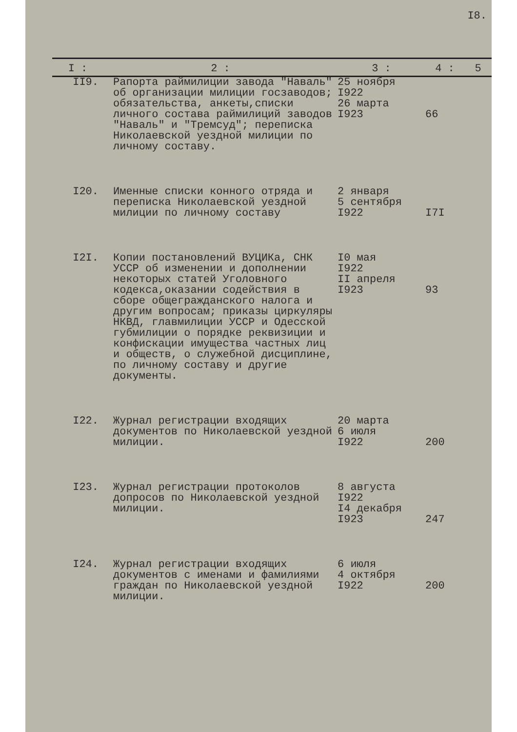I8.
| I : | 2 : | 3 : | 4 : | 5 |
| --- | --- | --- | --- | --- |
| II9. | Рапорта раймилиции завода "Наваль" об организации милиции госзаводов; обязательства, анкеты,списки личного состава раймилиций заводов "Наваль" и "Тремсуд"; переписка Николаевской уездной милиции по личному составу. | 25 ноября I922 26 марта I923 | 66 | |
| I20. | Именные списки конного отряда и переписка Николаевской уездной милиции по личному составу | 2 января 5 сентября I922 | I7I | |
| I2I. | Копии постановлений ВУЦИКа, СНК УССР об изменении и дополнении некоторых статей Уголовного кодекса,оказании содействия в сборе общегражданского налога и другим вопросам; приказы циркуляры НКВД, главмилиции УССР и Одесской губмилиции о порядке реквизиции и конфискации имущества частных лиц и обществ, о служебной дисциплине, по личному составу и другие документы. | I0 мая I922 II апреля I923 | 93 | |
| I22. | Журнал регистрации входящих документов по Николаевской уездной милиции. | 20 марта 6 июля I922 | 200 | |
| I23. | Журнал регистрации протоколов допросов по Николаевской уездной милиции. | 8 августа I922 I4 декабря I923 | 247 | |
| I24. | Журнал регистрации входящих документов с именами и фамилиями граждан по Николаевской уездной милиции. | 6 июля 4 октября I922 | 200 | |